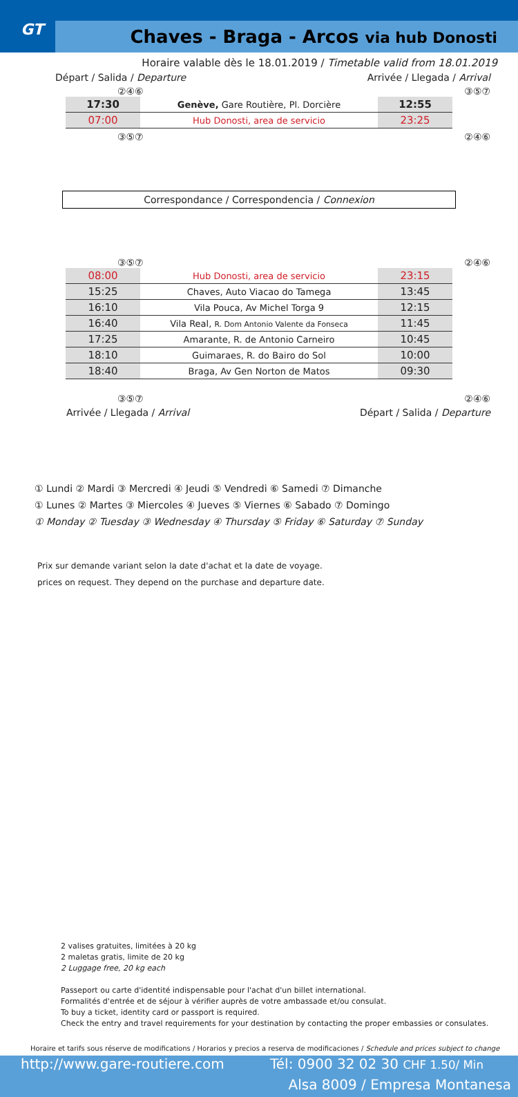GT
Chaves - Braga - Arcos via hub Donosti
Horaire valable dès le 18.01.2019 / Timetable valid from 18.01.2019
Départ / Salida / Departure Arrivée / Llegada / Arrival
②④⑥ ③⑤⑦
| 17:30 | Genève, Gare Routière, Pl. Dorcière | 12:55 |
| 07:00 | Hub Donosti, area de servicio | 23:25 |
③⑤⑦ ②④⑥
Correspondance / Correspondencia / Connexion
③⑤⑦ ②④⑥
| 08:00 | Hub Donosti, area de servicio | 23:15 |
| 15:25 | Chaves, Auto Viacao do Tamega | 13:45 |
| 16:10 | Vila Pouca, Av Michel Torga 9 | 12:15 |
| 16:40 | Vila Real, R. Dom Antonio Valente da Fonseca | 11:45 |
| 17:25 | Amarante, R. de Antonio Carneiro | 10:45 |
| 18:10 | Guimaraes, R. do Bairo do Sol | 10:00 |
| 18:40 | Braga, Av Gen Norton de Matos | 09:30 |
③⑤⑦ ②④⑥
Arrivée / Llegada / Arrival Départ / Salida / Departure
① Lundi ② Mardi ③ Mercredi ④ Jeudi ⑤ Vendredi ⑥ Samedi ⑦ Dimanche
① Lunes ② Martes ③ Miercoles ④ Jueves ⑤ Viernes ⑥ Sabado ⑦ Domingo
① Monday ② Tuesday ③ Wednesday ④ Thursday ⑤ Friday ⑥ Saturday ⑦ Sunday
Prix sur demande variant selon la date d'achat et la date de voyage.
prices on request. They depend on the purchase and departure date.
2 valises gratuites, limitées à 20 kg
2 maletas gratis, limite de 20 kg
2 Luggage free, 20 kg each
Passeport ou carte d'identité indispensable pour l'achat d'un billet international.
Formalités d'entrée et de séjour à vérifier auprès de votre ambassade et/ou consulat.
To buy a ticket, identity card or passport is required.
Check the entry and travel requirements for your destination by contacting the proper embassies or consulates.
Horaire et tarifs sous réserve de modifications / Horarios y precios a reserva de modificaciones / Schedule and prices subject to change
http://www.gare-routiere.com Tél: 0900 32 02 30 CHF 1.50/ Min
Alsa 8009 / Empresa Montanesa